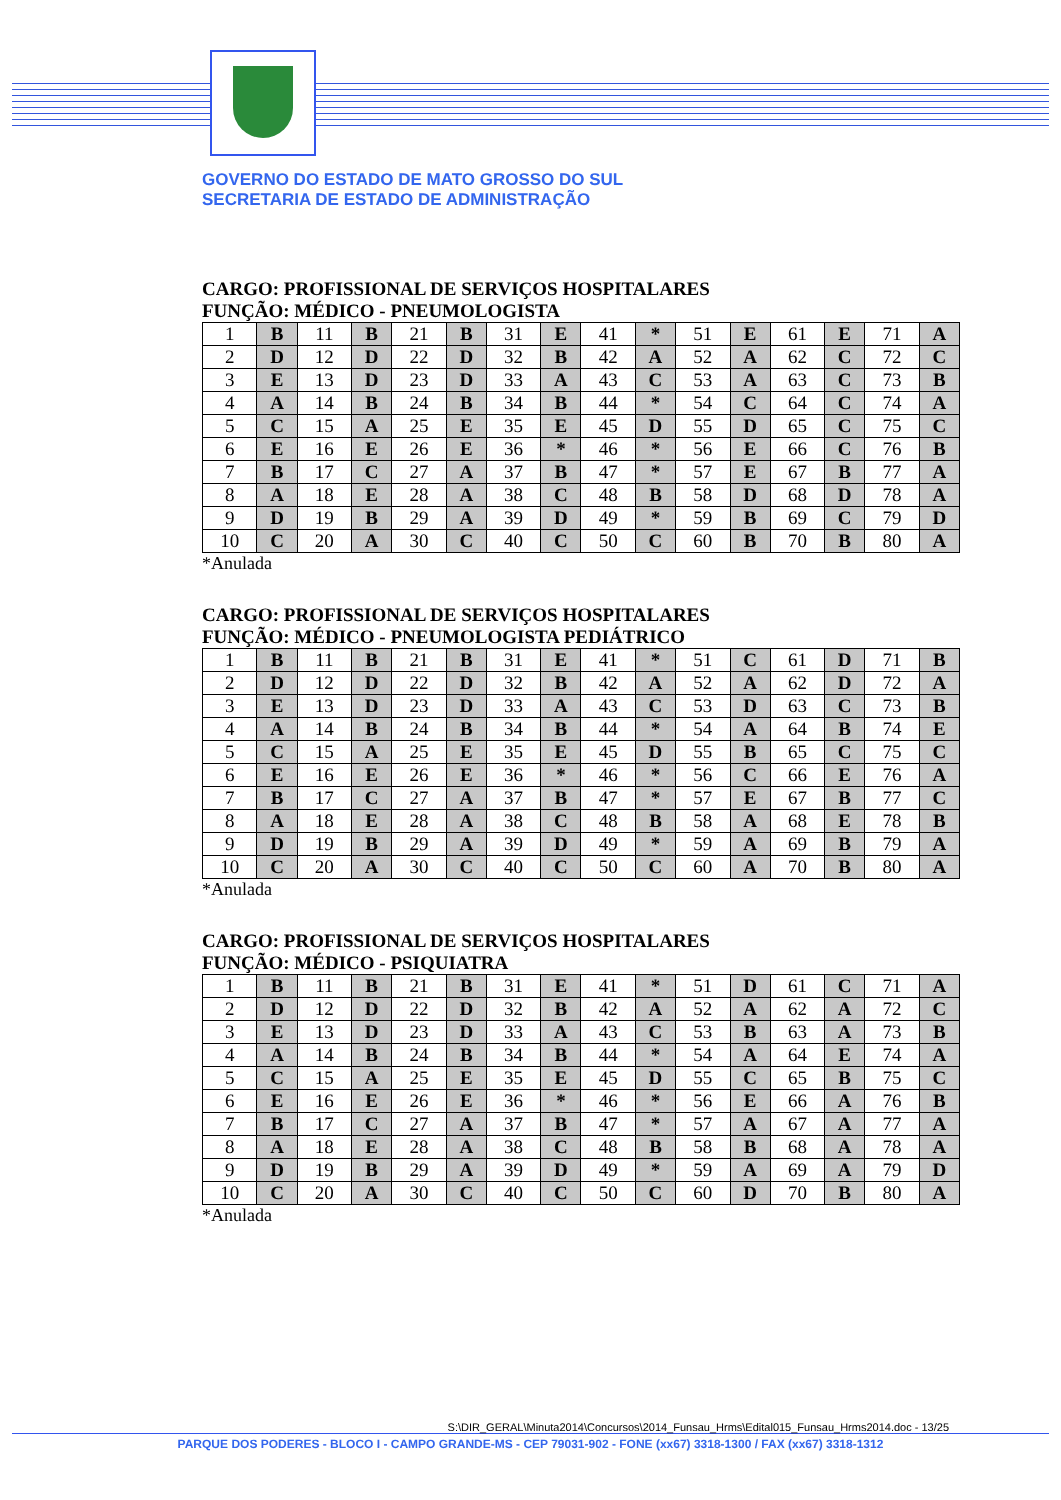GOVERNO DO ESTADO DE MATO GROSSO DO SUL
SECRETARIA DE ESTADO DE ADMINISTRAÇÃO
CARGO: PROFISSIONAL DE SERVIÇOS HOSPITALARES
FUNÇÃO: MÉDICO - PNEUMOLOGISTA
| 1 | B | 11 | B | 21 | B | 31 | E | 41 | * | 51 | E | 61 | E | 71 | A |
| 2 | D | 12 | D | 22 | D | 32 | B | 42 | A | 52 | A | 62 | C | 72 | C |
| 3 | E | 13 | D | 23 | D | 33 | A | 43 | C | 53 | A | 63 | C | 73 | B |
| 4 | A | 14 | B | 24 | B | 34 | B | 44 | * | 54 | C | 64 | C | 74 | A |
| 5 | C | 15 | A | 25 | E | 35 | E | 45 | D | 55 | D | 65 | C | 75 | C |
| 6 | E | 16 | E | 26 | E | 36 | * | 46 | * | 56 | E | 66 | C | 76 | B |
| 7 | B | 17 | C | 27 | A | 37 | B | 47 | * | 57 | E | 67 | B | 77 | A |
| 8 | A | 18 | E | 28 | A | 38 | C | 48 | B | 58 | D | 68 | D | 78 | A |
| 9 | D | 19 | B | 29 | A | 39 | D | 49 | * | 59 | B | 69 | C | 79 | D |
| 10 | C | 20 | A | 30 | C | 40 | C | 50 | C | 60 | B | 70 | B | 80 | A |
*Anulada
CARGO: PROFISSIONAL DE SERVIÇOS HOSPITALARES
FUNÇÃO: MÉDICO - PNEUMOLOGISTA PEDIÁTRICO
| 1 | B | 11 | B | 21 | B | 31 | E | 41 | * | 51 | C | 61 | D | 71 | B |
| 2 | D | 12 | D | 22 | D | 32 | B | 42 | A | 52 | A | 62 | D | 72 | A |
| 3 | E | 13 | D | 23 | D | 33 | A | 43 | C | 53 | D | 63 | C | 73 | B |
| 4 | A | 14 | B | 24 | B | 34 | B | 44 | * | 54 | A | 64 | B | 74 | E |
| 5 | C | 15 | A | 25 | E | 35 | E | 45 | D | 55 | B | 65 | C | 75 | C |
| 6 | E | 16 | E | 26 | E | 36 | * | 46 | * | 56 | C | 66 | E | 76 | A |
| 7 | B | 17 | C | 27 | A | 37 | B | 47 | * | 57 | E | 67 | B | 77 | C |
| 8 | A | 18 | E | 28 | A | 38 | C | 48 | B | 58 | A | 68 | E | 78 | B |
| 9 | D | 19 | B | 29 | A | 39 | D | 49 | * | 59 | A | 69 | B | 79 | A |
| 10 | C | 20 | A | 30 | C | 40 | C | 50 | C | 60 | A | 70 | B | 80 | A |
*Anulada
CARGO: PROFISSIONAL DE SERVIÇOS HOSPITALARES
FUNÇÃO: MÉDICO - PSIQUIATRA
| 1 | B | 11 | B | 21 | B | 31 | E | 41 | * | 51 | D | 61 | C | 71 | A |
| 2 | D | 12 | D | 22 | D | 32 | B | 42 | A | 52 | A | 62 | A | 72 | C |
| 3 | E | 13 | D | 23 | D | 33 | A | 43 | C | 53 | B | 63 | A | 73 | B |
| 4 | A | 14 | B | 24 | B | 34 | B | 44 | * | 54 | A | 64 | E | 74 | A |
| 5 | C | 15 | A | 25 | E | 35 | E | 45 | D | 55 | C | 65 | B | 75 | C |
| 6 | E | 16 | E | 26 | E | 36 | * | 46 | * | 56 | E | 66 | A | 76 | B |
| 7 | B | 17 | C | 27 | A | 37 | B | 47 | * | 57 | A | 67 | A | 77 | A |
| 8 | A | 18 | E | 28 | A | 38 | C | 48 | B | 58 | B | 68 | A | 78 | A |
| 9 | D | 19 | B | 29 | A | 39 | D | 49 | * | 59 | A | 69 | A | 79 | D |
| 10 | C | 20 | A | 30 | C | 40 | C | 50 | C | 60 | D | 70 | B | 80 | A |
*Anulada
S:\DIR_GERAL\Minuta2014\Concursos\2014_Funsau_Hrms\Edital015_Funsau_Hrms2014.doc - 13/25
PARQUE DOS PODERES - BLOCO I - CAMPO GRANDE-MS - CEP 79031-902 - FONE (xx67) 3318-1300 / FAX (xx67) 3318-1312